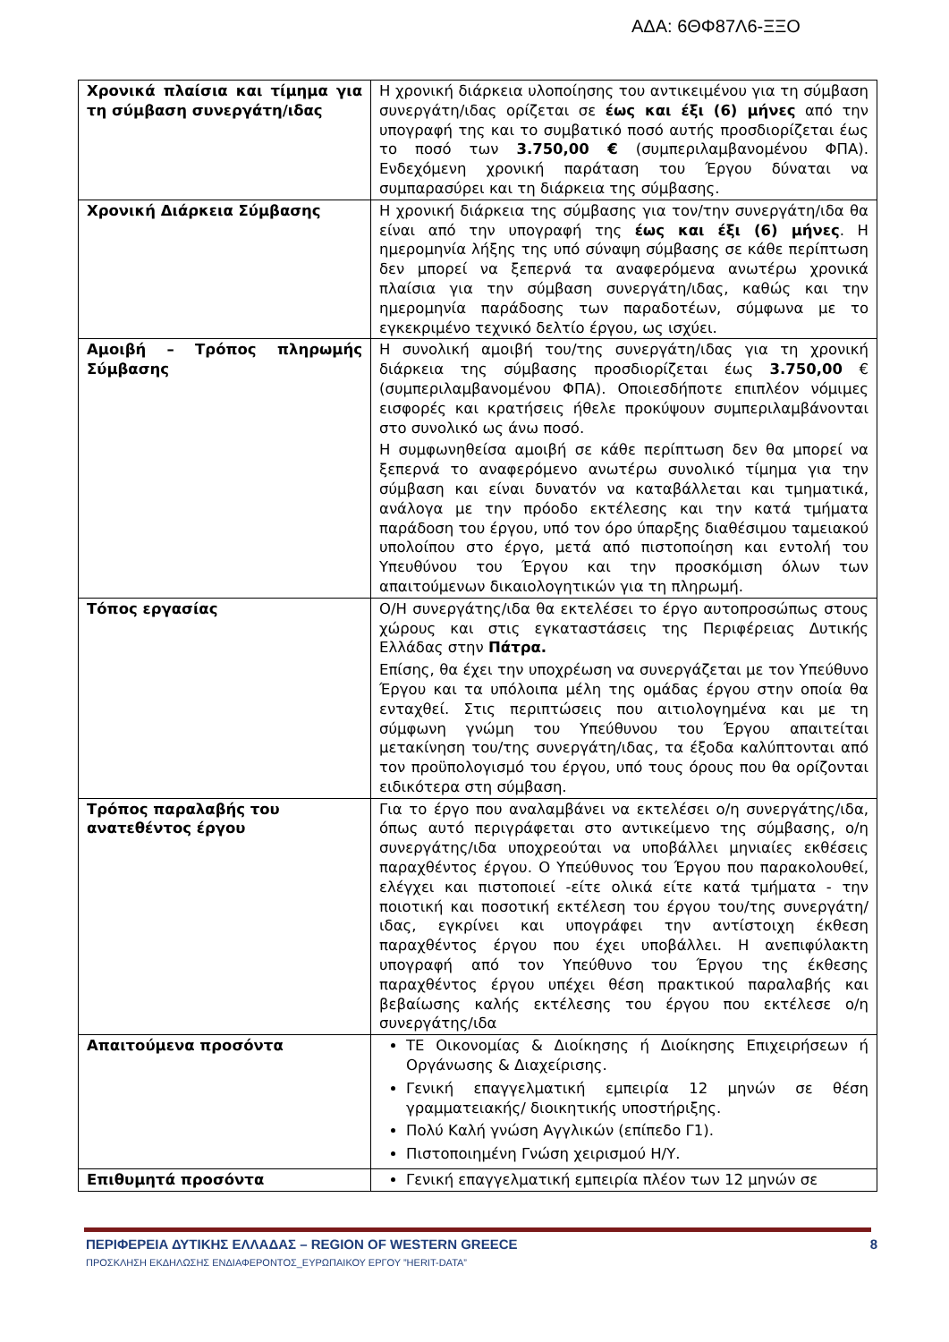ΑΔΑ: 6ΘΦ87Λ6-ΞΞΟ
| Χρονικά πλαίσια και τίμημα για τη σύμβαση συνεργάτη/ιδας | Η χρονική διάρκεια υλοποίησης του αντικειμένου για τη σύμβαση συνεργάτη/ιδας ορίζεται σε έως και έξι (6) μήνες από την υπογραφή της και το συμβατικό ποσό αυτής προσδιορίζεται έως το ποσό των 3.750,00 € (συμπεριλαμβανομένου ΦΠΑ). Ενδεχόμενη χρονική παράταση του Έργου δύναται να συμπαρασύρει και τη διάρκεια της σύμβασης. |
| Χρονική Διάρκεια Σύμβασης | Η χρονική διάρκεια της σύμβασης για τον/την συνεργάτη/ιδα θα είναι από την υπογραφή της έως και έξι (6) μήνες . Η ημερομηνία λήξης της υπό σύναψη σύμβασης σε κάθε περίπτωση δεν μπορεί να ξεπερνά τα αναφερόμενα ανωτέρω χρονικά πλαίσια για την σύμβαση συνεργάτη/ιδας, καθώς και την ημερομηνία παράδοσης των παραδοτέων, σύμφωνα με το εγκεκριμένο τεχνικό δελτίο έργου, ως ισχύει. |
| Αμοιβή – Τρόπος πληρωμής Σύμβασης | Η συνολική αμοιβή του/της συνεργάτη/ιδας για τη χρονική διάρκεια της σύμβασης προσδιορίζεται έως 3.750,00 € (συμπεριλαμβανομένου ΦΠΑ). Οποιεσδήποτε επιπλέον νόμιμες εισφορές και κρατήσεις ήθελε προκύψουν συμπεριλαμβάνονται στο συνολικό ως άνω ποσό. Η συμφωνηθείσα αμοιβή σε κάθε περίπτωση δεν θα μπορεί να ξεπερνά το αναφερόμενο ανωτέρω συνολικό τίμημα για την σύμβαση και είναι δυνατόν να καταβάλλεται και τμηματικά, ανάλογα με την πρόοδο εκτέλεσης και την κατά τμήματα παράδοση του έργου, υπό τον όρο ύπαρξης διαθέσιμου ταμειακού υπολοίπου στο έργο, μετά από πιστοποίηση και εντολή του Υπευθύνου του Έργου και την προσκόμιση όλων των απαιτούμενων δικαιολογητικών για τη πληρωμή. |
| Τόπος εργασίας | Ο/Η συνεργάτης/ιδα θα εκτελέσει το έργο αυτοπροσώπως στους χώρους και στις εγκαταστάσεις της Περιφέρειας Δυτικής Ελλάδας στην Πάτρα. Επίσης, θα έχει την υποχρέωση να συνεργάζεται με τον Υπεύθυνο Έργου και τα υπόλοιπα μέλη της ομάδας έργου στην οποία θα ενταχθεί. Στις περιπτώσεις που αιτιολογημένα και με τη σύμφωνη γνώμη του Υπεύθυνου του Έργου απαιτείται μετακίνηση του/της συνεργάτη/ιδας, τα έξοδα καλύπτονται από τον προϋπολογισμό του έργου, υπό τους όρους που θα ορίζονται ειδικότερα στη σύμβαση. |
| Τρόπος παραλαβής του ανατεθέντος έργου | Για το έργο που αναλαμβάνει να εκτελέσει ο/η συνεργάτης/ιδα, όπως αυτό περιγράφεται στο αντικείμενο της σύμβασης, ο/η συνεργάτης/ιδα υποχρεούται να υποβάλλει μηνιαίες εκθέσεις παραχθέντος έργου. Ο Υπεύθυνος του Έργου που παρακολουθεί, ελέγχει και πιστοποιεί -είτε ολικά είτε κατά τμήματα - την ποιοτική και ποσοτική εκτέλεση του έργου του/της συνεργάτη/ιδας, εγκρίνει και υπογράφει την αντίστοιχη έκθεση παραχθέντος έργου που έχει υποβάλλει. Η ανεπιφύλακτη υπογραφή από τον Υπεύθυνο του Έργου της έκθεσης παραχθέντος έργου υπέχει θέση πρακτικού παραλαβής και βεβαίωσης καλής εκτέλεσης του έργου που εκτέλεσε ο/η συνεργάτης/ιδα |
| Απαιτούμενα προσόντα | ΤΕ Οικονομίας & Διοίκησης ή Διοίκησης Επιχειρήσεων ή Οργάνωσης & Διαχείρισης. Γενική επαγγελματική εμπειρία 12 μηνών σε θέση γραμματειακής/ διοικητικής υποστήριξης. Πολύ Καλή γνώση Αγγλικών (επίπεδο Γ1). Πιστοποιημένη Γνώση χειρισμού Η/Υ. |
| Επιθυμητά προσόντα | Γενική επαγγελματική εμπειρία πλέον των 12 μηνών σε |
ΠΕΡΙΦΕΡΕΙΑ ΔΥΤΙΚΗΣ ΕΛΛΑΔΑΣ – REGION OF WESTERN GREECE 8
ΠΡΟΣΚΛΗΣΗ ΕΚΔΗΛΩΣΗΣ ΕΝΔΙΑΦΕΡΟΝΤΟΣ_ΕΥΡΩΠΑΙΚΟΥ ΕΡΓΟΥ ”HERIT-DATA”